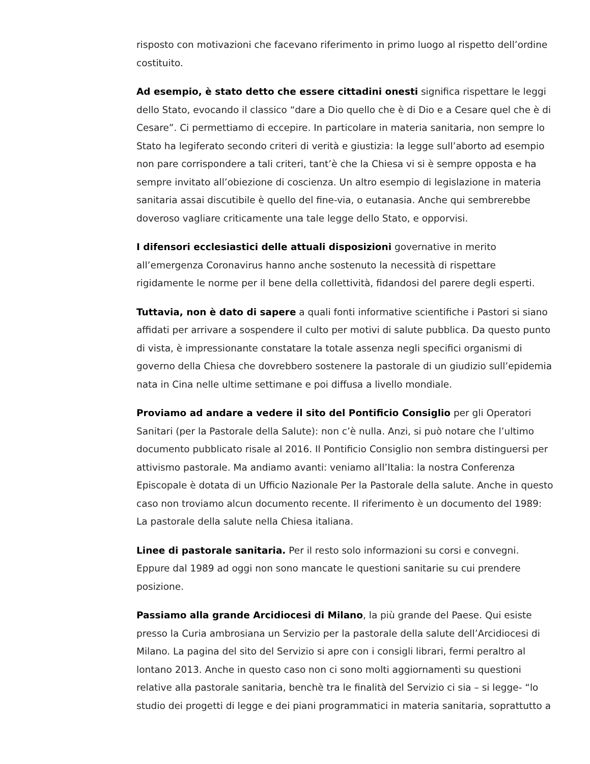risposto con motivazioni che facevano riferimento in primo luogo al rispetto dell’ordine costituito.
Ad esempio, è stato detto che essere cittadini onesti significa rispettare le leggi dello Stato, evocando il classico “dare a Dio quello che è di Dio e a Cesare quel che è di Cesare”. Ci permettiamo di eccepire. In particolare in materia sanitaria, non sempre lo Stato ha legiferato secondo criteri di verità e giustizia: la legge sull’aborto ad esempio non pare corrispondere a tali criteri, tant’è che la Chiesa vi si è sempre opposta e ha sempre invitato all’obiezione di coscienza. Un altro esempio di legislazione in materia sanitaria assai discutibile è quello del fine-via, o eutanasia. Anche qui sembrerebbe doveroso vagliare criticamente una tale legge dello Stato, e opporvisi.
I difensori ecclesiastici delle attuali disposizioni governative in merito all’emergenza Coronavirus hanno anche sostenuto la necessità di rispettare rigidamente le norme per il bene della collettività, fidandosi del parere degli esperti.
Tuttavia, non è dato di sapere a quali fonti informative scientifiche i Pastori si siano affidati per arrivare a sospendere il culto per motivi di salute pubblica. Da questo punto di vista, è impressionante constatare la totale assenza negli specifici organismi di governo della Chiesa che dovrebbero sostenere la pastorale di un giudizio sull’epidemia nata in Cina nelle ultime settimane e poi diffusa a livello mondiale.
Proviamo ad andare a vedere il sito del Pontificio Consiglio per gli Operatori Sanitari (per la Pastorale della Salute): non c’è nulla. Anzi, si può notare che l’ultimo documento pubblicato risale al 2016. Il Pontificio Consiglio non sembra distinguersi per attivismo pastorale. Ma andiamo avanti: veniamo all’Italia: la nostra Conferenza Episcopale è dotata di un Ufficio Nazionale Per la Pastorale della salute. Anche in questo caso non troviamo alcun documento recente. Il riferimento è un documento del 1989: La pastorale della salute nella Chiesa italiana.
Linee di pastorale sanitaria. Per il resto solo informazioni su corsi e convegni. Eppure dal 1989 ad oggi non sono mancate le questioni sanitarie su cui prendere posizione.
Passiamo alla grande Arcidiocesi di Milano, la più grande del Paese. Qui esiste presso la Curia ambrosiana un Servizio per la pastorale della salute dell’Arcidiocesi di Milano. La pagina del sito del Servizio si apre con i consigli librari, fermi peraltro al lontano 2013. Anche in questo caso non ci sono molti aggiornamenti su questioni relative alla pastorale sanitaria, benchè tra le finalità del Servizio ci sia – si legge- “lo studio dei progetti di legge e dei piani programmatici in materia sanitaria, soprattutto a